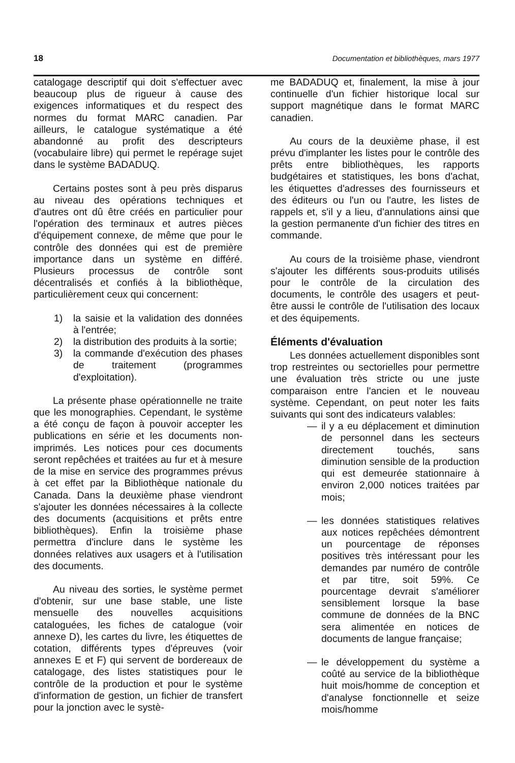18 Documentation et bibliothèques, mars 1977
catalogage descriptif qui doit s'effectuer avec beaucoup plus de rigueur à cause des exigences informatiques et du respect des normes du format MARC canadien. Par ailleurs, le catalogue systématique a été abandonné au profit des descripteurs (vocabulaire libre) qui permet le repérage sujet dans le système BADADUQ.
Certains postes sont à peu près disparus au niveau des opérations techniques et d'autres ont dû être créés en particulier pour l'opération des terminaux et autres pièces d'équipement connexe, de même que pour le contrôle des données qui est de première importance dans un système en différé. Plusieurs processus de contrôle sont décentralisés et confiés à la bibliothèque, particulièrement ceux qui concernent:
1) la saisie et la validation des données à l'entrée;
2) la distribution des produits à la sortie;
3) la commande d'exécution des phases de traitement (programmes d'exploitation).
La présente phase opérationnelle ne traite que les monographies. Cependant, le système a été conçu de façon à pouvoir accepter les publications en série et les documents non-imprimés. Les notices pour ces documents seront repêchées et traitées au fur et à mesure de la mise en service des programmes prévus à cet effet par la Bibliothèque nationale du Canada. Dans la deuxième phase viendront s'ajouter les données nécessaires à la collecte des documents (acquisitions et prêts entre bibliothèques). Enfin la troisième phase permettra d'inclure dans le système les données relatives aux usagers et à l'utilisation des documents.
Au niveau des sorties, le système permet d'obtenir, sur une base stable, une liste mensuelle des nouvelles acquisitions cataloguées, les fiches de catalogue (voir annexe D), les cartes du livre, les étiquettes de cotation, différents types d'épreuves (voir annexes E et F) qui servent de bordereaux de catalogage, des listes statistiques pour le contrôle de la production et pour le système d'information de gestion, un fichier de transfert pour la jonction avec le systè-
me BADADUQ et, finalement, la mise à jour continuelle d'un fichier historique local sur support magnétique dans le format MARC canadien.
Au cours de la deuxième phase, il est prévu d'implanter les listes pour le contrôle des prêts entre bibliothèques, les rapports budgétaires et statistiques, les bons d'achat, les étiquettes d'adresses des fournisseurs et des éditeurs ou l'un ou l'autre, les listes de rappels et, s'il y a lieu, d'annulations ainsi que la gestion permanente d'un fichier des titres en commande.
Au cours de la troisième phase, viendront s'ajouter les différents sous-produits utilisés pour le contrôle de la circulation des documents, le contrôle des usagers et peut-être aussi le contrôle de l'utilisation des locaux et des équipements.
Éléments d'évaluation
Les données actuellement disponibles sont trop restreintes ou sectorielles pour permettre une évaluation très stricte ou une juste comparaison entre l'ancien et le nouveau système. Cependant, on peut noter les faits suivants qui sont des indicateurs valables:
— il y a eu déplacement et diminution de personnel dans les secteurs directement touchés, sans diminution sensible de la production qui est demeurée stationnaire à environ 2,000 notices traitées par mois;
— les données statistiques relatives aux notices repêchées démontrent un pourcentage de réponses positives très intéressant pour les demandes par numéro de contrôle et par titre, soit 59%. Ce pourcentage devrait s'améliorer sensiblement lorsque la base commune de données de la BNC sera alimentée en notices de documents de langue française;
— le développement du système a coûté au service de la bibliothèque huit mois/homme de conception et d'analyse fonctionnelle et seize mois/homme